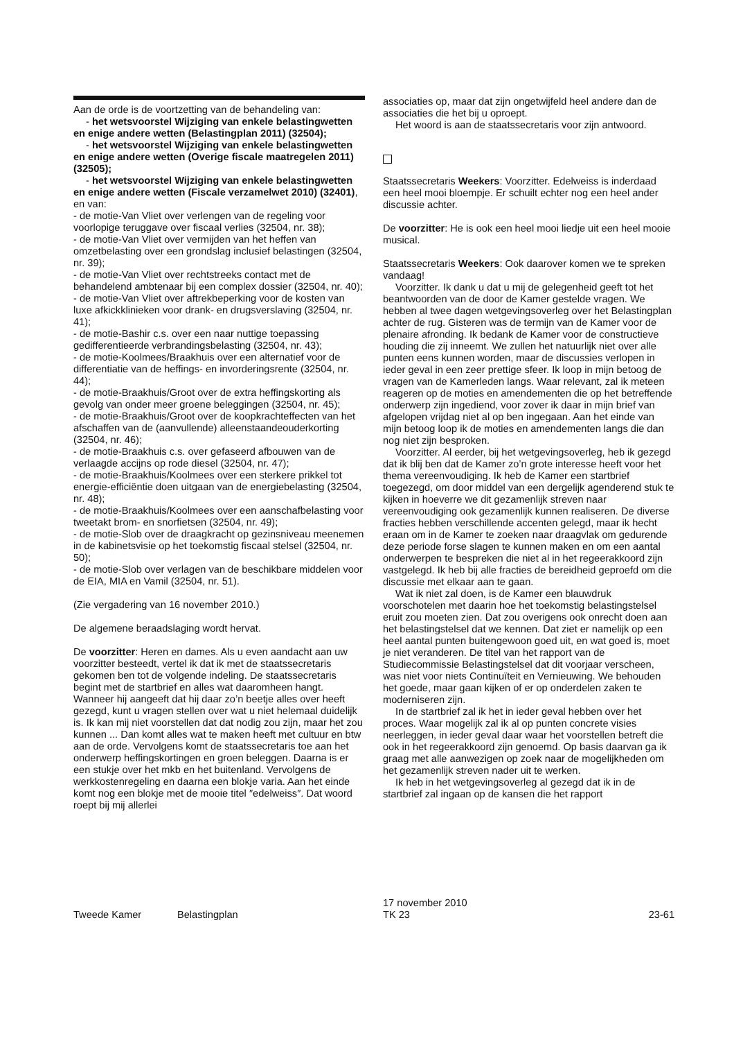Aan de orde is de voortzetting van de behandeling van:
- het wetsvoorstel Wijziging van enkele belastingwetten en enige andere wetten (Belastingplan 2011) (32504);
- het wetsvoorstel Wijziging van enkele belastingwetten en enige andere wetten (Overige fiscale maatregelen 2011) (32505);
- het wetsvoorstel Wijziging van enkele belastingwetten en enige andere wetten (Fiscale verzamelwet 2010) (32401), en van:
- de motie-Van Vliet over verlengen van de regeling voor voorlopige teruggave over fiscaal verlies (32504, nr. 38);
- de motie-Van Vliet over vermijden van het heffen van omzetbelasting over een grondslag inclusief belastingen (32504, nr. 39);
- de motie-Van Vliet over rechtstreeks contact met de behandelend ambtenaar bij een complex dossier (32504, nr. 40);
- de motie-Van Vliet over aftrekbeperking voor de kosten van luxe afkickklinieken voor drank- en drugsverslaving (32504, nr. 41);
- de motie-Bashir c.s. over een naar nuttige toepassing gedifferentieerde verbrandingsbelasting (32504, nr. 43);
- de motie-Koolmees/Braakhuis over een alternatief voor de differentiatie van de heffings- en invorderingsrente (32504, nr. 44);
- de motie-Braakhuis/Groot over de extra heffingskorting als gevolg van onder meer groene beleggingen (32504, nr. 45);
- de motie-Braakhuis/Groot over de koopkrachteffecten van het afschaffen van de (aanvullende) alleenstaandeouderkorting (32504, nr. 46);
- de motie-Braakhuis c.s. over gefaseerd afbouwen van de verlaagde accijns op rode diesel (32504, nr. 47);
- de motie-Braakhuis/Koolmees over een sterkere prikkel tot energie-efficiëntie doen uitgaan van de energiebelasting (32504, nr. 48);
- de motie-Braakhuis/Koolmees over een aanschafbelasting voor tweetakt brom- en snorfietsen (32504, nr. 49);
- de motie-Slob over de draagkracht op gezinsniveau meenemen in de kabinetsvisie op het toekomstig fiscaal stelsel (32504, nr. 50);
- de motie-Slob over verlagen van de beschikbare middelen voor de EIA, MIA en Vamil (32504, nr. 51).
(Zie vergadering van 16 november 2010.)
De algemene beraadslaging wordt hervat.
De voorzitter: Heren en dames. Als u even aandacht aan uw voorzitter besteedt, vertel ik dat ik met de staatssecretaris gekomen ben tot de volgende indeling. De staatssecretaris begint met de startbrief en alles wat daaromheen hangt. Wanneer hij aangeeft dat hij daar zo’n beetje alles over heeft gezegd, kunt u vragen stellen over wat u niet helemaal duidelijk is. Ik kan mij niet voorstellen dat dat nodig zou zijn, maar het zou kunnen ... Dan komt alles wat te maken heeft met cultuur en btw aan de orde. Vervolgens komt de staatssecretaris toe aan het onderwerp heffingskortingen en groen beleggen. Daarna is er een stukje over het mkb en het buitenland. Vervolgens de werkkostenregeling en daarna een blokje varia. Aan het einde komt nog een blokje met de mooie titel ″edelweiss″. Dat woord roept bij mij allerlei
associaties op, maar dat zijn ongetwijfeld heel andere dan de associaties die het bij u oproept.
Het woord is aan de staatssecretaris voor zijn antwoord.
Staatssecretaris Weekers: Voorzitter. Edelweiss is inderdaad een heel mooi bloempje. Er schuilt echter nog een heel ander discussie achter.
De voorzitter: He is ook een heel mooi liedje uit een heel mooie musical.
Staatssecretaris Weekers: Ook daarover komen we te spreken vandaag!
Voorzitter. Ik dank u dat u mij de gelegenheid geeft tot het beantwoorden van de door de Kamer gestelde vragen. We hebben al twee dagen wetgevingsoverleg over het Belastingplan achter de rug. Gisteren was de termijn van de Kamer voor de plenaire afronding. Ik bedank de Kamer voor de constructieve houding die zij inneemt. We zullen het natuurlijk niet over alle punten eens kunnen worden, maar de discussies verlopen in ieder geval in een zeer prettige sfeer. Ik loop in mijn betoog de vragen van de Kamerleden langs. Waar relevant, zal ik meteen reageren op de moties en amendementen die op het betreffende onderwerp zijn ingediend, voor zover ik daar in mijn brief van afgelopen vrijdag niet al op ben ingegaan. Aan het einde van mijn betoog loop ik de moties en amendementen langs die dan nog niet zijn besproken.
Voorzitter. Al eerder, bij het wetgevingsoverleg, heb ik gezegd dat ik blij ben dat de Kamer zo’n grote interesse heeft voor het thema vereenvoudiging. Ik heb de Kamer een startbrief toegezegd, om door middel van een dergelijk agenderend stuk te kijken in hoeverre we dit gezamenlijk streven naar vereenvoudiging ook gezamenlijk kunnen realiseren. De diverse fracties hebben verschillende accenten gelegd, maar ik hecht eraan om in de Kamer te zoeken naar draagvlak om gedurende deze periode forse slagen te kunnen maken en om een aantal onderwerpen te bespreken die niet al in het regeerakkoord zijn vastgelegd. Ik heb bij alle fracties de bereidheid geproefd om die discussie met elkaar aan te gaan.
Wat ik niet zal doen, is de Kamer een blauwdruk voorschotelen met daarin hoe het toekomstig belastingstelsel eruit zou moeten zien. Dat zou overigens ook onrecht doen aan het belastingstelsel dat we kennen. Dat ziet er namelijk op een heel aantal punten buitengewoon goed uit, en wat goed is, moet je niet veranderen. De titel van het rapport van de Studiecommissie Belastingstelsel dat dit voorjaar verscheen, was niet voor niets Continuïteit en Vernieuwing. We behouden het goede, maar gaan kijken of er op onderdelen zaken te moderniseren zijn.
In de startbrief zal ik het in ieder geval hebben over het proces. Waar mogelijk zal ik al op punten concrete visies neerleggen, in ieder geval daar waar het voorstellen betreft die ook in het regeerakkoord zijn genoemd. Op basis daarvan ga ik graag met alle aanwezigen op zoek naar de mogelijkheden om het gezamenlijk streven nader uit te werken.
Ik heb in het wetgevingsoverleg al gezegd dat ik in de startbrief zal ingaan op de kansen die het rapport
Tweede Kamer Belastingplan 17 november 2010
TK 23 23-61